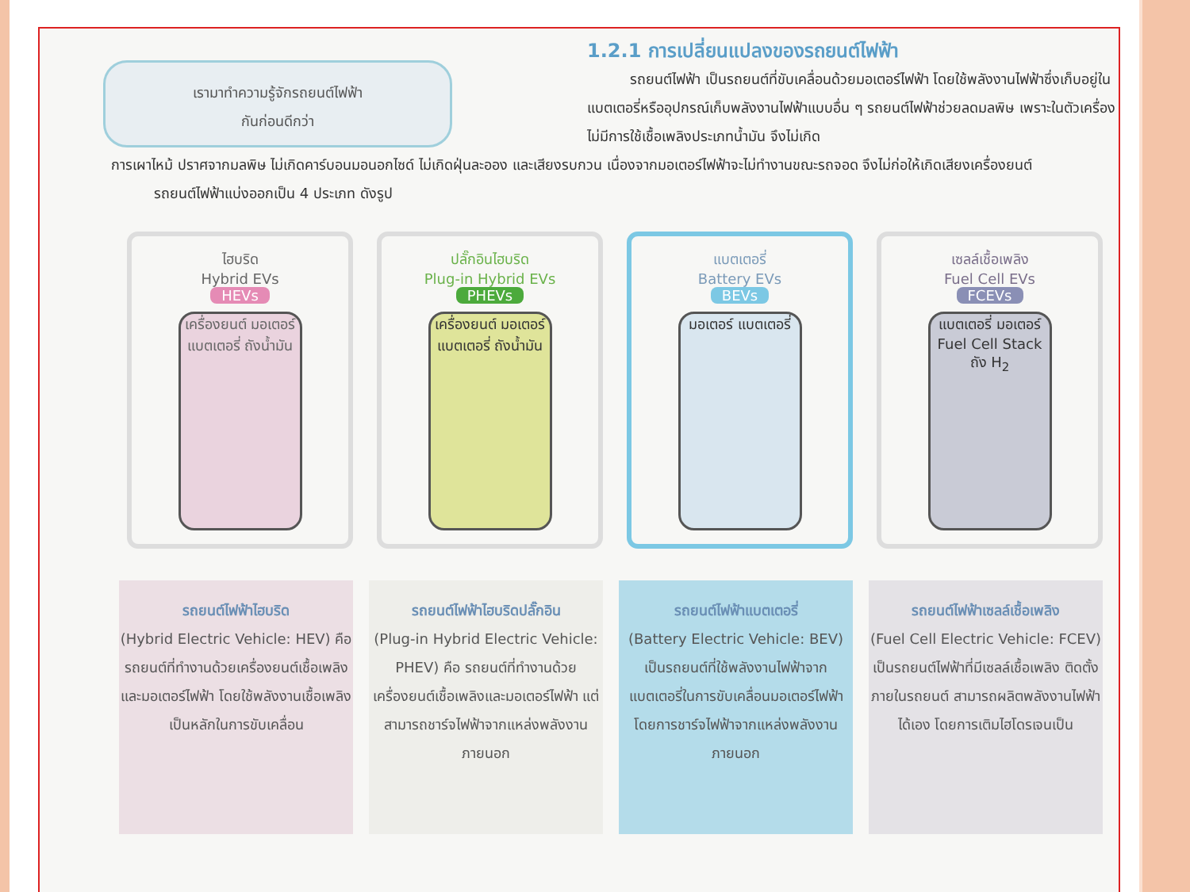เรามาทำความรู้จักรถยนต์ไฟฟ้า
กันก่อนดีกว่า
1.2.1 การเปลี่ยนแปลงของรถยนต์ไฟฟ้า
   รถยนต์ไฟฟ้า เป็นรถยนต์ที่ขับเคลื่อนด้วยมอเตอร์ไฟฟ้า โดยใช้พลังงานไฟฟ้าซึ่งเก็บอยู่ในแบตเตอรี่หรืออุปกรณ์เก็บพลังงานไฟฟ้าแบบอื่น ๆ รถยนต์ไฟฟ้าช่วยลดมลพิษ เพราะในตัวเครื่องไม่มีการใช้เชื้อเพลิงประเภทน้ำมัน จึงไม่เกิด
การเผาไหม้ ปราศจากมลพิษ ไม่เกิดคาร์บอนมอนอกไซด์ ไม่เกิดฝุ่นละออง และเสียงรบกวน เนื่องจากมอเตอร์ไฟฟ้าจะไม่ทำงานขณะรถจอด จึงไม่ก่อให้เกิดเสียงเครื่องยนต์
   รถยนต์ไฟฟ้าแบ่งออกเป็น 4 ประเภท ดังรูป
ไฮบริด
Hybrid EVs
HEVs
เครื่องยนต์ มอเตอร์ แบตเตอรี่ ถังน้ำมัน
ปลั๊กอินไฮบริด
Plug-in Hybrid EVs
PHEVs
เครื่องยนต์ มอเตอร์ แบตเตอรี่ ถังน้ำมัน
แบตเตอรี่
Battery EVs
BEVs
มอเตอร์ แบตเตอรี่
เซลล์เชื้อเพลิง
Fuel Cell EVs
FCEVs
แบตเตอรี่ มอเตอร์ Fuel Cell Stack ถัง H<sub>2</sub>
รถยนต์ไฟฟ้าไฮบริด
(Hybrid Electric Vehicle: HEV) คือรถยนต์ที่ทำงานด้วยเครื่องยนต์เชื้อเพลิงและมอเตอร์ไฟฟ้า โดยใช้พลังงานเชื้อเพลิงเป็นหลักในการขับเคลื่อน
รถยนต์ไฟฟ้าไฮบริดปลั๊กอิน
(Plug-in Hybrid Electric Vehicle: PHEV) คือ รถยนต์ที่ทำงานด้วยเครื่องยนต์เชื้อเพลิงและมอเตอร์ไฟฟ้า แต่สามารถชาร์จไฟฟ้าจากแหล่งพลังงานภายนอก
รถยนต์ไฟฟ้าแบตเตอรี่
(Battery Electric Vehicle: BEV) เป็นรถยนต์ที่ใช้พลังงานไฟฟ้าจากแบตเตอรี่ในการขับเคลื่อนมอเตอร์ไฟฟ้า โดยการชาร์จไฟฟ้าจากแหล่งพลังงานภายนอก
รถยนต์ไฟฟ้าเซลล์เชื้อเพลิง
(Fuel Cell Electric Vehicle: FCEV) เป็นรถยนต์ไฟฟ้าที่มีเซลล์เชื้อเพลิง ติดตั้งภายในรถยนต์ สามารถผลิตพลังงานไฟฟ้าได้เอง โดยการเติมไฮโดรเจนเป็น